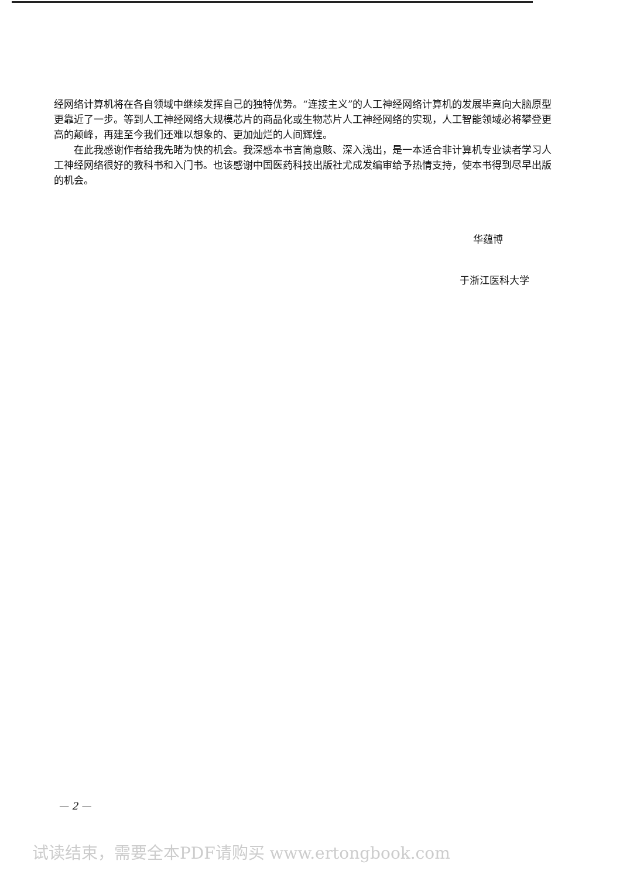经网络计算机将在各自领域中继续发挥自己的独特优势。“连接主义”的人工神经网络计算机的发展毕竟向大脑原型更靠近了一步。等到人工神经网络大规模芯片的商品化或生物芯片人工神经网络的实现，人工智能领域必将攀登更高的颠峰，再建至今我们还难以想象的、更加灿烂的人间辉煌。
在此我感谢作者给我先睹为快的机会。我深感本书言简意赅、深入浅出，是一本适合非计算机专业读者学习人工神经网络很好的教科书和入门书。也该感谢中国医药科技出版社尤成发编审给予热情支持，使本书得到尽早出版的机会。
华蕴博
于浙江医科大学
— 2 —
试读结束，需要全本PDF请购买 www.ertongbook.com